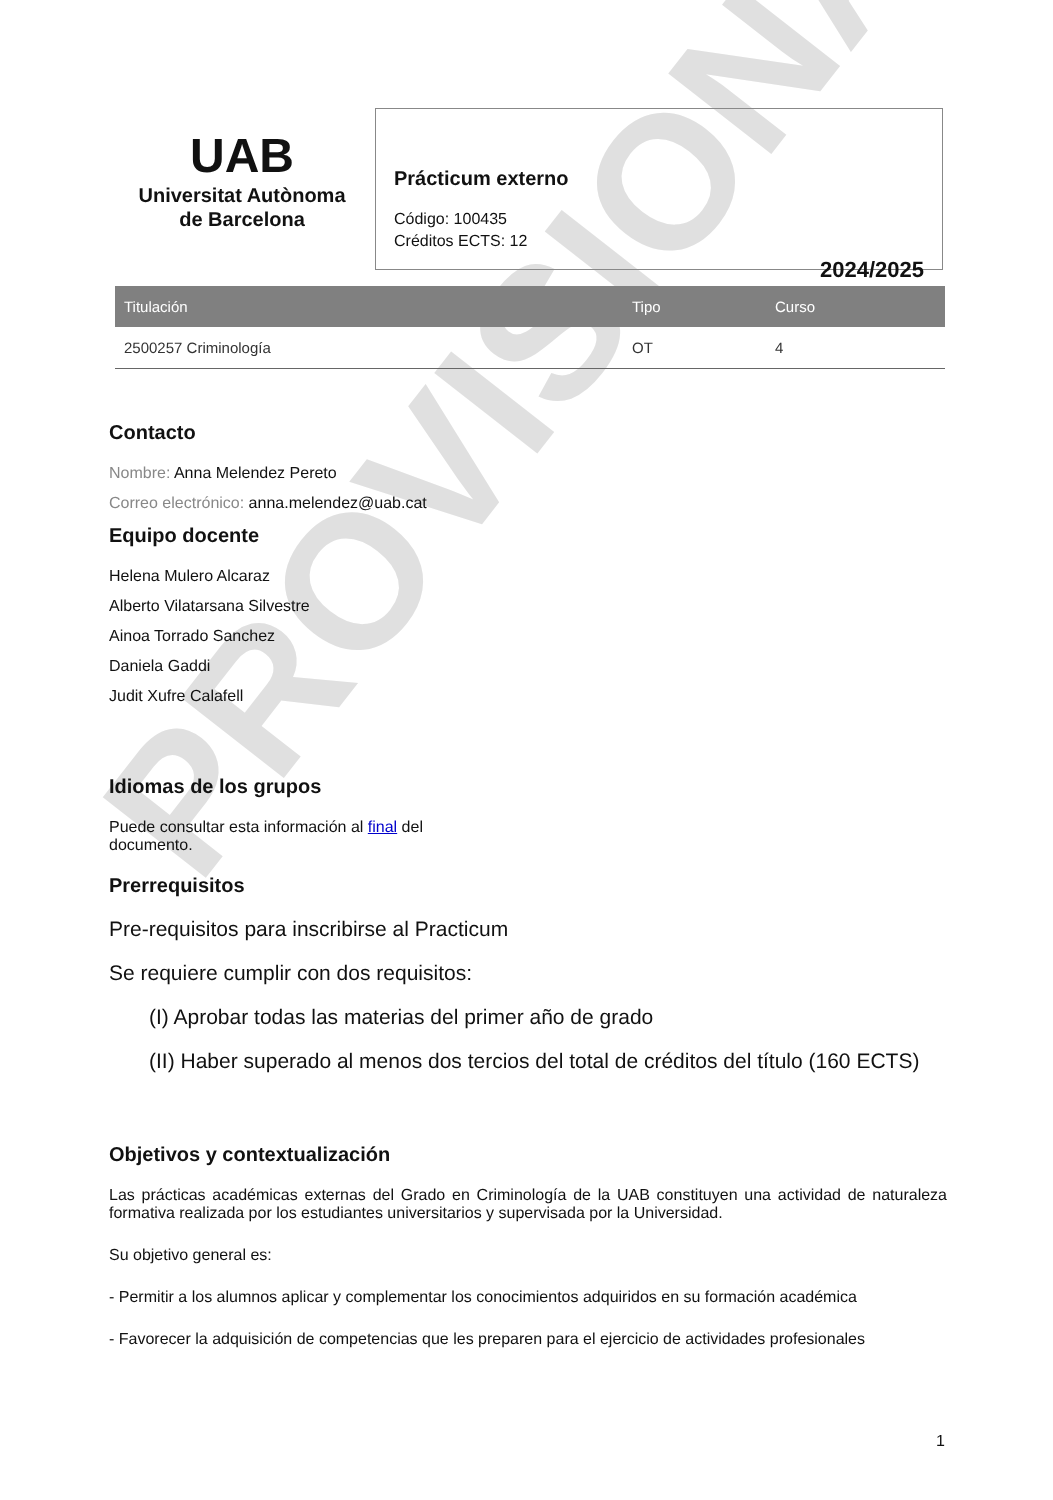PROVISIONAL
UAB
Universitat Autònoma
de Barcelona
Prácticum externo
Código: 100435
Créditos ECTS: 12
2024/2025
| Titulación | Tipo | Curso |
| --- | --- | --- |
| 2500257 Criminología | OT | 4 |
Contacto
Nombre: Anna Melendez Pereto
Correo electrónico: anna.melendez@uab.cat
Equipo docente
Helena Mulero Alcaraz
Alberto Vilatarsana Silvestre
Ainoa Torrado Sanchez
Daniela Gaddi
Judit Xufre Calafell
Idiomas de los grupos
Puede consultar esta información al final del
documento.
Prerrequisitos
Pre-requisitos para inscribirse al Practicum
Se requiere cumplir con dos requisitos:
(I) Aprobar todas las materias del primer año de grado
(II) Haber superado al menos dos tercios del total de créditos del título (160 ECTS)
Objetivos y contextualización
Las prácticas académicas externas del Grado en Criminología de la UAB constituyen una actividad de naturaleza formativa realizada por los estudiantes universitarios y supervisada por la Universidad.
Su objetivo general es:
- Permitir a los alumnos aplicar y complementar los conocimientos adquiridos en su formación académica
- Favorecer la adquisición de competencias que les preparen para el ejercicio de actividades profesionales
1